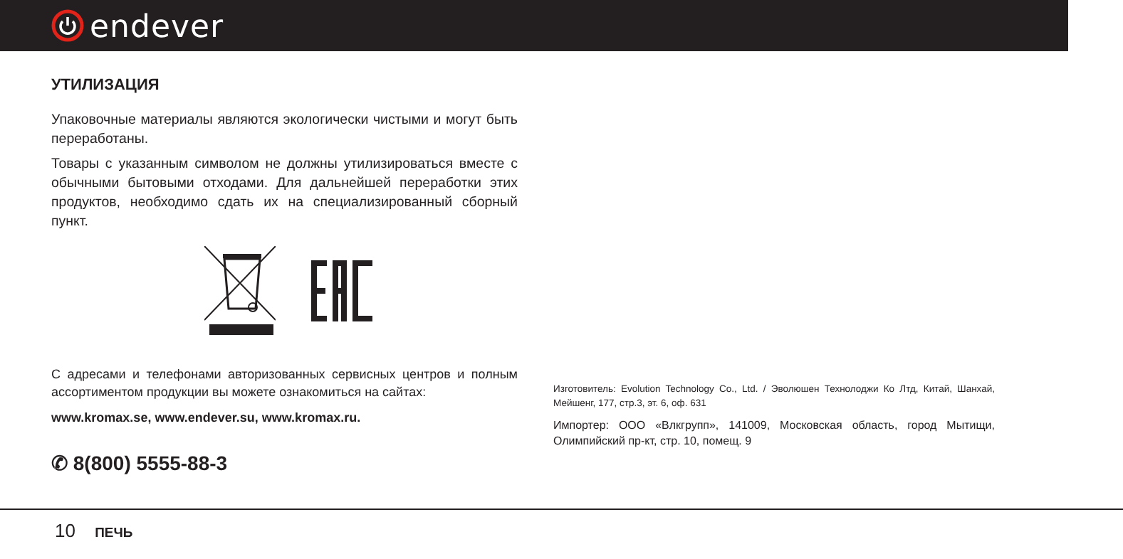endever
УТИЛИЗАЦИЯ
Упаковочные материалы являются экологически чистыми и могут быть переработаны.
Товары с указанным символом не должны утилизироваться вместе с обычными бытовыми отходами. Для дальнейшей переработки этих продуктов, необходимо сдать их на специализированный сборный пункт.
С адресами и телефонами авторизованных сервисных центров и полным ассортиментом продукции вы можете ознакомиться на сайтах:
www.kromax.se, www.endever.su, www.kromax.ru.
✆ 8(800) 5555-88-3
Изготовитель: Evolution Technology Co., Ltd. / Эволюшен Технолоджи Ко Лтд, Китай, Шанхай, Мейшенг, 177, стр.3, эт. 6, оф. 631
Импортер: ООО «Влкгрупп», 141009, Московская область, город Мытищи, Олимпийский пр-кт, стр. 10, помещ. 9
10 ПЕЧЬ